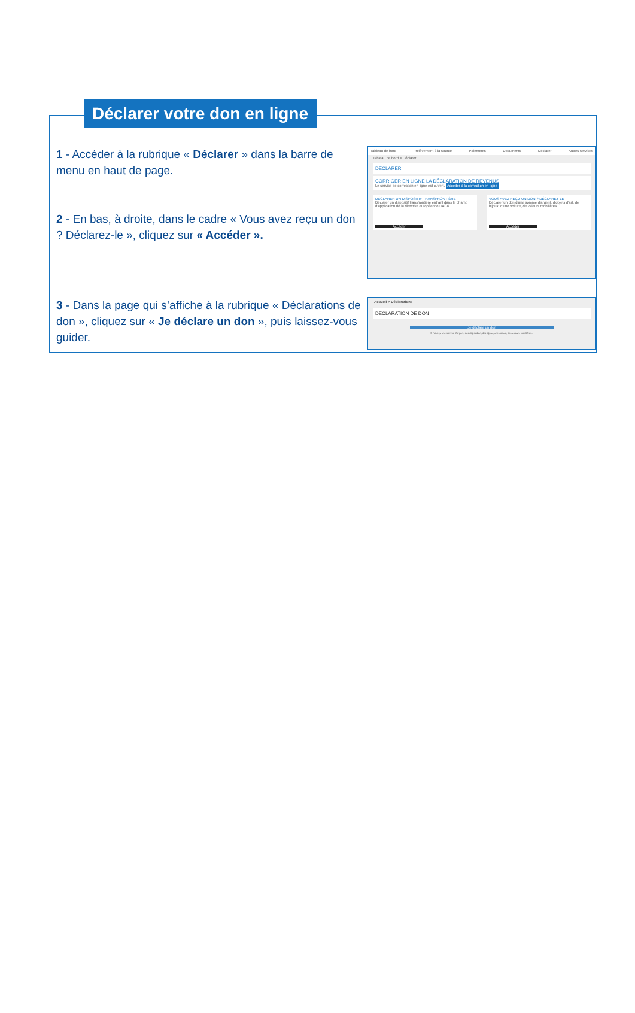Déclarer votre don en ligne
1 - Accéder à la rubrique « Déclarer » dans la barre de menu en haut de page.
2 - En bas, à droite, dans le cadre « Vous avez reçu un don ? Déclarez-le », cliquez sur « Accéder ».
Tableau de bord Prélèvement à la source Paiements Documents Déclarer Autres services
Tableau de bord > Déclarer
DÉCLARER
CORRIGER EN LIGNE LA DÉCLARATION DE REVENUS
Le service de correction en ligne est ouvert. Accéder à la correction en ligne
DÉCLARER UN DISPOSITIF TRANSFRONTIÈRE
Déclarer un dispositif transfrontière entrant dans le champ d'application de la directive européenne DAC6.
Accéder
VOUS AVEZ REÇU UN DON ? DÉCLAREZ-LE
Déclarer un don d'une somme d'argent, d'objets d'art, de bijoux, d'une voiture, de valeurs mobilières...
Accéder
3 - Dans la page qui s’affiche à la rubrique « Déclarations de don », cliquez sur « Je déclare un don », puis laissez-vous guider.
Accueil > Déclarations
DÉCLARATION DE DON
Je déclare un don
Si j'ai reçu une somme d'argent, des objets d'art, des bijoux, une voiture, des valeurs mobilières...